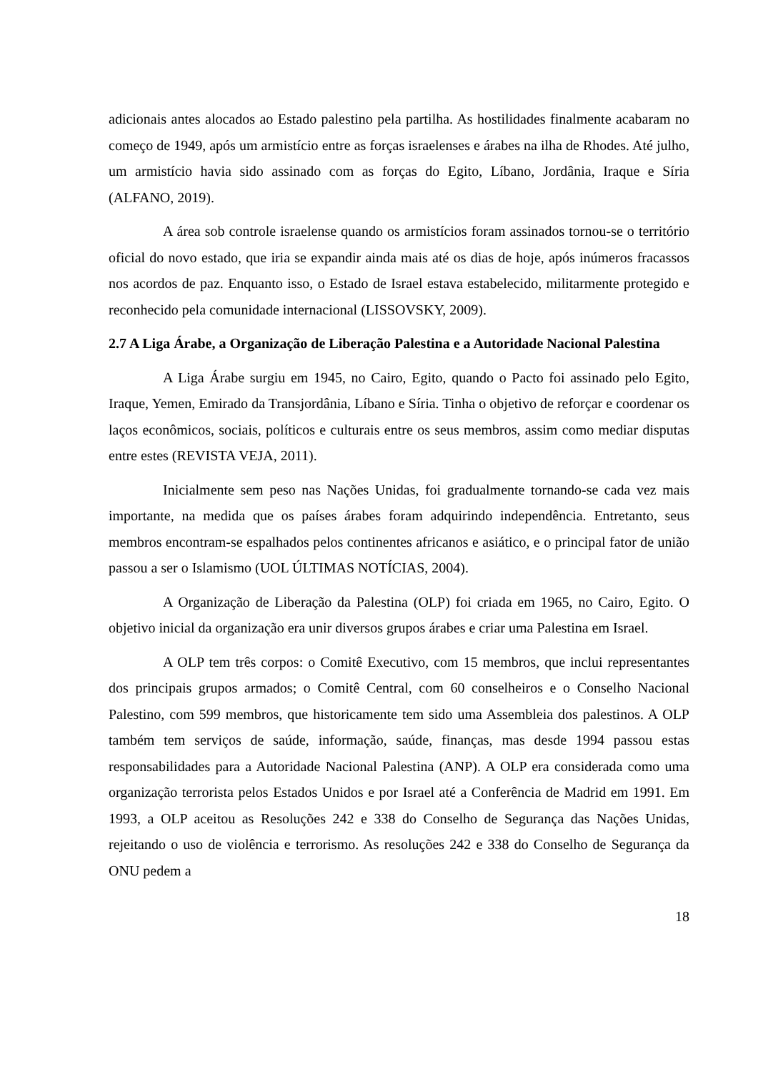adicionais antes alocados ao Estado palestino pela partilha. As hostilidades finalmente acabaram no começo de 1949, após um armistício entre as forças israelenses e árabes na ilha de Rhodes. Até julho, um armistício havia sido assinado com as forças do Egito, Líbano, Jordânia, Iraque e Síria (ALFANO, 2019).
A área sob controle israelense quando os armistícios foram assinados tornou-se o território oficial do novo estado, que iria se expandir ainda mais até os dias de hoje, após inúmeros fracassos nos acordos de paz. Enquanto isso, o Estado de Israel estava estabelecido, militarmente protegido e reconhecido pela comunidade internacional (LISSOVSKY, 2009).
2.7 A Liga Árabe, a Organização de Liberação Palestina e a Autoridade Nacional Palestina
A Liga Árabe surgiu em 1945, no Cairo, Egito, quando o Pacto foi assinado pelo Egito, Iraque, Yemen, Emirado da Transjordânia, Líbano e Síria. Tinha o objetivo de reforçar e coordenar os laços econômicos, sociais, políticos e culturais entre os seus membros, assim como mediar disputas entre estes (REVISTA VEJA, 2011).
Inicialmente sem peso nas Nações Unidas, foi gradualmente tornando-se cada vez mais importante, na medida que os países árabes foram adquirindo independência. Entretanto, seus membros encontram-se espalhados pelos continentes africanos e asiático, e o principal fator de união passou a ser o Islamismo (UOL ÚLTIMAS NOTÍCIAS, 2004).
A Organização de Liberação da Palestina (OLP) foi criada em 1965, no Cairo, Egito. O objetivo inicial da organização era unir diversos grupos árabes e criar uma Palestina em Israel.
A OLP tem três corpos: o Comitê Executivo, com 15 membros, que inclui representantes dos principais grupos armados; o Comitê Central, com 60 conselheiros e o Conselho Nacional Palestino, com 599 membros, que historicamente tem sido uma Assembleia dos palestinos. A OLP também tem serviços de saúde, informação, saúde, finanças, mas desde 1994 passou estas responsabilidades para a Autoridade Nacional Palestina (ANP). A OLP era considerada como uma organização terrorista pelos Estados Unidos e por Israel até a Conferência de Madrid em 1991. Em 1993, a OLP aceitou as Resoluções 242 e 338 do Conselho de Segurança das Nações Unidas, rejeitando o uso de violência e terrorismo. As resoluções 242 e 338 do Conselho de Segurança da ONU pedem a
18